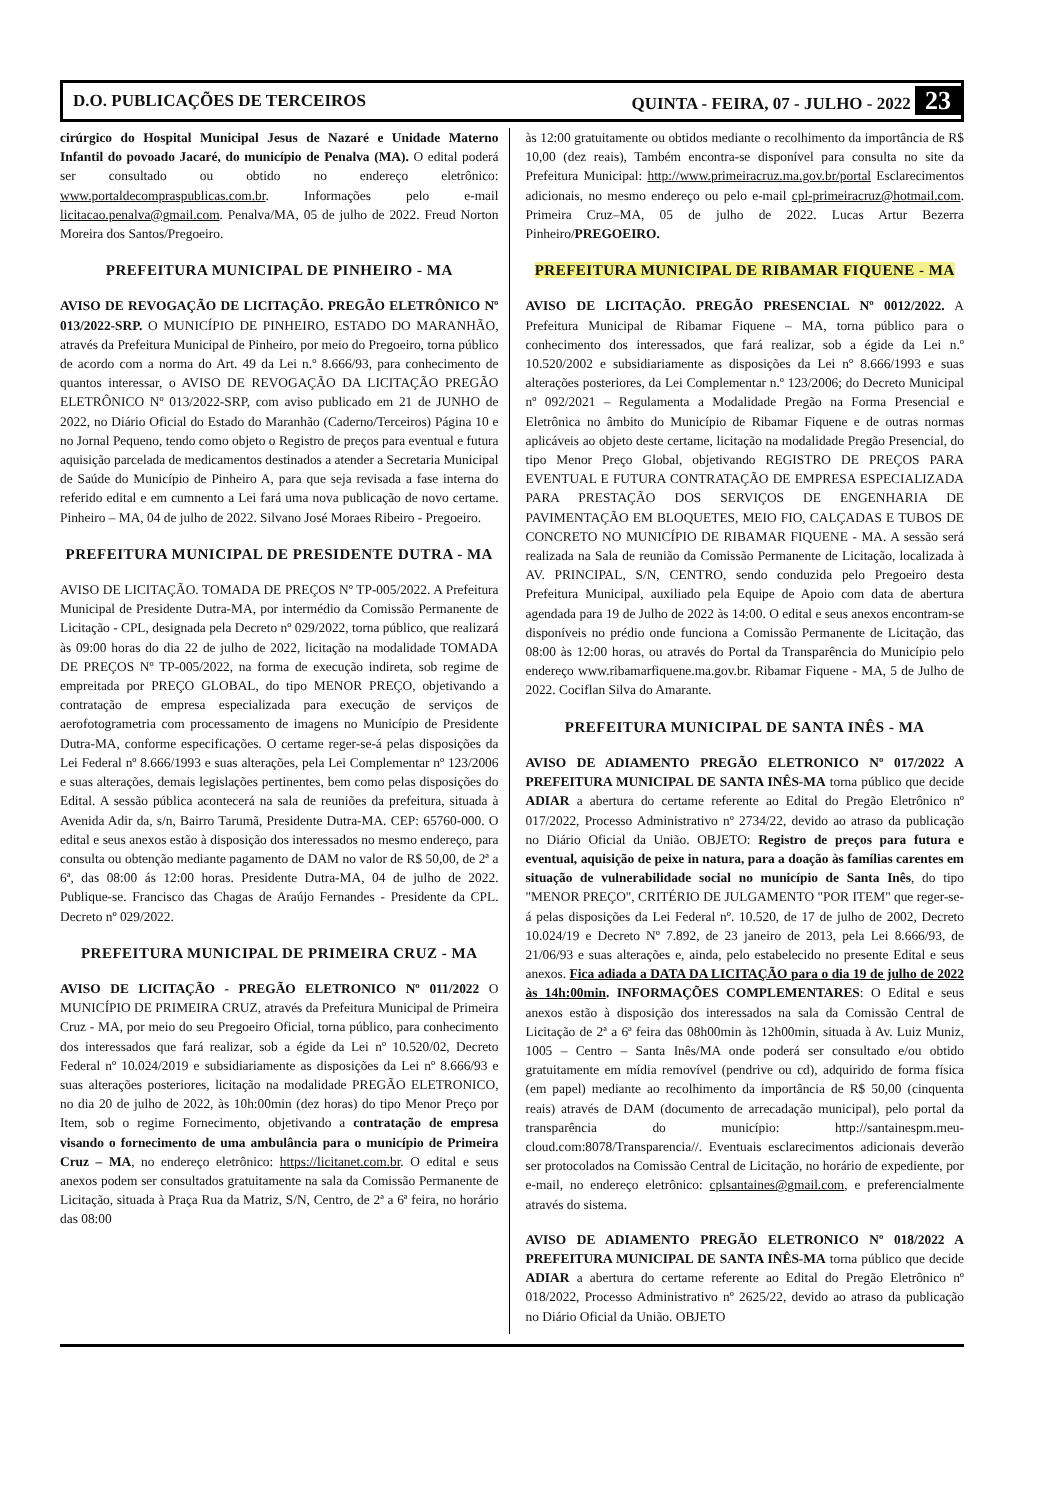D.O. PUBLICAÇÕES DE TERCEIROS QUINTA - FEIRA, 07 - JULHO - 2022 23
cirúrgico do Hospital Municipal Jesus de Nazaré e Unidade Materno Infantil do povoado Jacaré, do município de Penalva (MA). O edital poderá ser consultado ou obtido no endereço eletrônico: www.portaldecompraspublicas.com.br. Informações pelo e-mail licitacao.penalva@gmail.com. Penalva/MA, 05 de julho de 2022. Freud Norton Moreira dos Santos/Pregoeiro.
PREFEITURA MUNICIPAL DE PINHEIRO - MA
AVISO DE REVOGAÇÃO DE LICITAÇÃO. PREGÃO ELETRÔNICO Nº 013/2022-SRP. O MUNICÍPIO DE PINHEIRO, ESTADO DO MARANHÃO, através da Prefeitura Municipal de Pinheiro, por meio do Pregoeiro, torna público de acordo com a norma do Art. 49 da Lei n.º 8.666/93, para conhecimento de quantos interessar, o AVISO DE REVOGAÇÃO DA LICITAÇÃO PREGÃO ELETRÔNICO Nº 013/2022-SRP, com aviso publicado em 21 de JUNHO de 2022, no Diário Oficial do Estado do Maranhão (Caderno/Terceiros) Página 10 e no Jornal Pequeno, tendo como objeto o Registro de preços para eventual e futura aquisição parcelada de medicamentos destinados a atender a Secretaria Municipal de Saúde do Município de Pinheiro A, para que seja revisada a fase interna do referido edital e em cumnento a Lei fará uma nova publicação de novo certame. Pinheiro – MA, 04 de julho de 2022. Silvano José Moraes Ribeiro - Pregoeiro.
PREFEITURA MUNICIPAL DE PRESIDENTE DUTRA - MA
AVISO DE LICITAÇÃO. TOMADA DE PREÇOS Nº TP-005/2022. A Prefeitura Municipal de Presidente Dutra-MA, por intermédio da Comissão Permanente de Licitação - CPL, designada pela Decreto nº 029/2022, torna público, que realizará às 09:00 horas do dia 22 de julho de 2022, licitação na modalidade TOMADA DE PREÇOS Nº TP-005/2022, na forma de execução indireta, sob regime de empreitada por PREÇO GLOBAL, do tipo MENOR PREÇO, objetivando a contratação de empresa especializada para execução de serviços de aerofotogrametria com processamento de imagens no Município de Presidente Dutra-MA, conforme especificações. O certame reger-se-á pelas disposições da Lei Federal nº 8.666/1993 e suas alterações, pela Lei Complementar nº 123/2006 e suas alterações, demais legislações pertinentes, bem como pelas disposições do Edital. A sessão pública acontecerá na sala de reuniões da prefeitura, situada à Avenida Adir da, s/n, Bairro Tarumã, Presidente Dutra-MA. CEP: 65760-000. O edital e seus anexos estão à disposição dos interessados no mesmo endereço, para consulta ou obtenção mediante pagamento de DAM no valor de R$ 50,00, de 2ª a 6ª, das 08:00 ás 12:00 horas. Presidente Dutra-MA, 04 de julho de 2022. Publique-se. Francisco das Chagas de Araújo Fernandes - Presidente da CPL. Decreto nº 029/2022.
PREFEITURA MUNICIPAL DE PRIMEIRA CRUZ - MA
AVISO DE LICITAÇÃO - PREGÃO ELETRONICO Nº 011/2022 O MUNICÍPIO DE PRIMEIRA CRUZ, através da Prefeitura Municipal de Primeira Cruz - MA, por meio do seu Pregoeiro Oficial, torna público, para conhecimento dos interessados que fará realizar, sob a égide da Lei nº 10.520/02, Decreto Federal nº 10.024/2019 e subsidiariamente as disposições da Lei nº 8.666/93 e suas alterações posteriores, licitação na modalidade PREGÃO ELETRONICO, no dia 20 de julho de 2022, às 10h:00min (dez horas) do tipo Menor Preço por Item, sob o regime Fornecimento, objetivando a contratação de empresa visando o fornecimento de uma ambulância para o município de Primeira Cruz – MA, no endereço eletrônico: https://licitanet.com.br. O edital e seus anexos podem ser consultados gratuitamente na sala da Comissão Permanente de Licitação, situada à Praça Rua da Matriz, S/N, Centro, de 2ª a 6ª feira, no horário das 08:00
às 12:00 gratuitamente ou obtidos mediante o recolhimento da importância de R$ 10,00 (dez reais), Também encontra-se disponível para consulta no site da Prefeitura Municipal: http://www.primeiracruz.ma.gov.br/portal Esclarecimentos adicionais, no mesmo endereço ou pelo e-mail cpl-primeiracruz@hotmail.com. Primeira Cruz–MA, 05 de julho de 2022. Lucas Artur Bezerra Pinheiro/PREGOEIRO.
PREFEITURA MUNICIPAL DE RIBAMAR FIQUENE - MA
AVISO DE LICITAÇÃO. PREGÃO PRESENCIAL Nº 0012/2022. A Prefeitura Municipal de Ribamar Fiquene – MA, torna público para o conhecimento dos interessados, que fará realizar, sob a égide da Lei n.º 10.520/2002 e subsidiariamente as disposições da Lei nº 8.666/1993 e suas alterações posteriores, da Lei Complementar n.º 123/2006; do Decreto Municipal nº 092/2021 – Regulamenta a Modalidade Pregão na Forma Presencial e Eletrônica no âmbito do Município de Ribamar Fiquene e de outras normas aplicáveis ao objeto deste certame, licitação na modalidade Pregão Presencial, do tipo Menor Preço Global, objetivando REGISTRO DE PREÇOS PARA EVENTUAL E FUTURA CONTRATAÇÃO DE EMPRESA ESPECIALIZADA PARA PRESTAÇÃO DOS SERVIÇOS DE ENGENHARIA DE PAVIMENTAÇÃO EM BLOQUETES, MEIO FIO, CALÇADAS E TUBOS DE CONCRETO NO MUNICÍPIO DE RIBAMAR FIQUENE - MA. A sessão será realizada na Sala de reunião da Comissão Permanente de Licitação, localizada à AV. PRINCIPAL, S/N, CENTRO, sendo conduzida pelo Pregoeiro desta Prefeitura Municipal, auxiliado pela Equipe de Apoio com data de abertura agendada para 19 de Julho de 2022 às 14:00. O edital e seus anexos encontram-se disponíveis no prédio onde funciona a Comissão Permanente de Licitação, das 08:00 às 12:00 horas, ou através do Portal da Transparência do Município pelo endereço www.ribamarfiquene.ma.gov.br. Ribamar Fiquene - MA, 5 de Julho de 2022. Cociflan Silva do Amarante.
PREFEITURA MUNICIPAL DE SANTA INÊS - MA
AVISO DE ADIAMENTO PREGÃO ELETRONICO Nº 017/2022 A PREFEITURA MUNICIPAL DE SANTA INÊS-MA torna público que decide ADIAR a abertura do certame referente ao Edital do Pregão Eletrônico nº 017/2022, Processo Administrativo nº 2734/22, devido ao atraso da publicação no Diário Oficial da União. OBJETO: Registro de preços para futura e eventual, aquisição de peixe in natura, para a doação às famílias carentes em situação de vulnerabilidade social no município de Santa Inês, do tipo "MENOR PREÇO", CRITÉRIO DE JULGAMENTO "POR ITEM" que reger-se-á pelas disposições da Lei Federal nº. 10.520, de 17 de julho de 2002, Decreto 10.024/19 e Decreto Nº 7.892, de 23 janeiro de 2013, pela Lei 8.666/93, de 21/06/93 e suas alterações e, ainda, pelo estabelecido no presente Edital e seus anexos. Fica adiada a DATA DA LICITAÇÃO para o dia 19 de julho de 2022 às 14h:00min. INFORMAÇÕES COMPLEMENTARES: O Edital e seus anexos estão à disposição dos interessados na sala da Comissão Central de Licitação de 2ª a 6ª feira das 08h00min às 12h00min, situada à Av. Luiz Muniz, 1005 – Centro – Santa Inês/MA onde poderá ser consultado e/ou obtido gratuitamente em mídia removível (pendrive ou cd), adquirido de forma física (em papel) mediante ao recolhimento da importância de R$ 50,00 (cinquenta reais) através de DAM (documento de arrecadação municipal), pelo portal da transparência do município: http://santainespm.meu-cloud.com:8078/Transparencia//. Eventuais esclarecimentos adicionais deverão ser protocolados na Comissão Central de Licitação, no horário de expediente, por e-mail, no endereço eletrônico: cplsantaines@gmail.com, e preferencialmente através do sistema.
AVISO DE ADIAMENTO PREGÃO ELETRONICO Nº 018/2022 A PREFEITURA MUNICIPAL DE SANTA INÊS-MA torna público que decide ADIAR a abertura do certame referente ao Edital do Pregão Eletrônico nº 018/2022, Processo Administrativo nº 2625/22, devido ao atraso da publicação no Diário Oficial da União. OBJETO